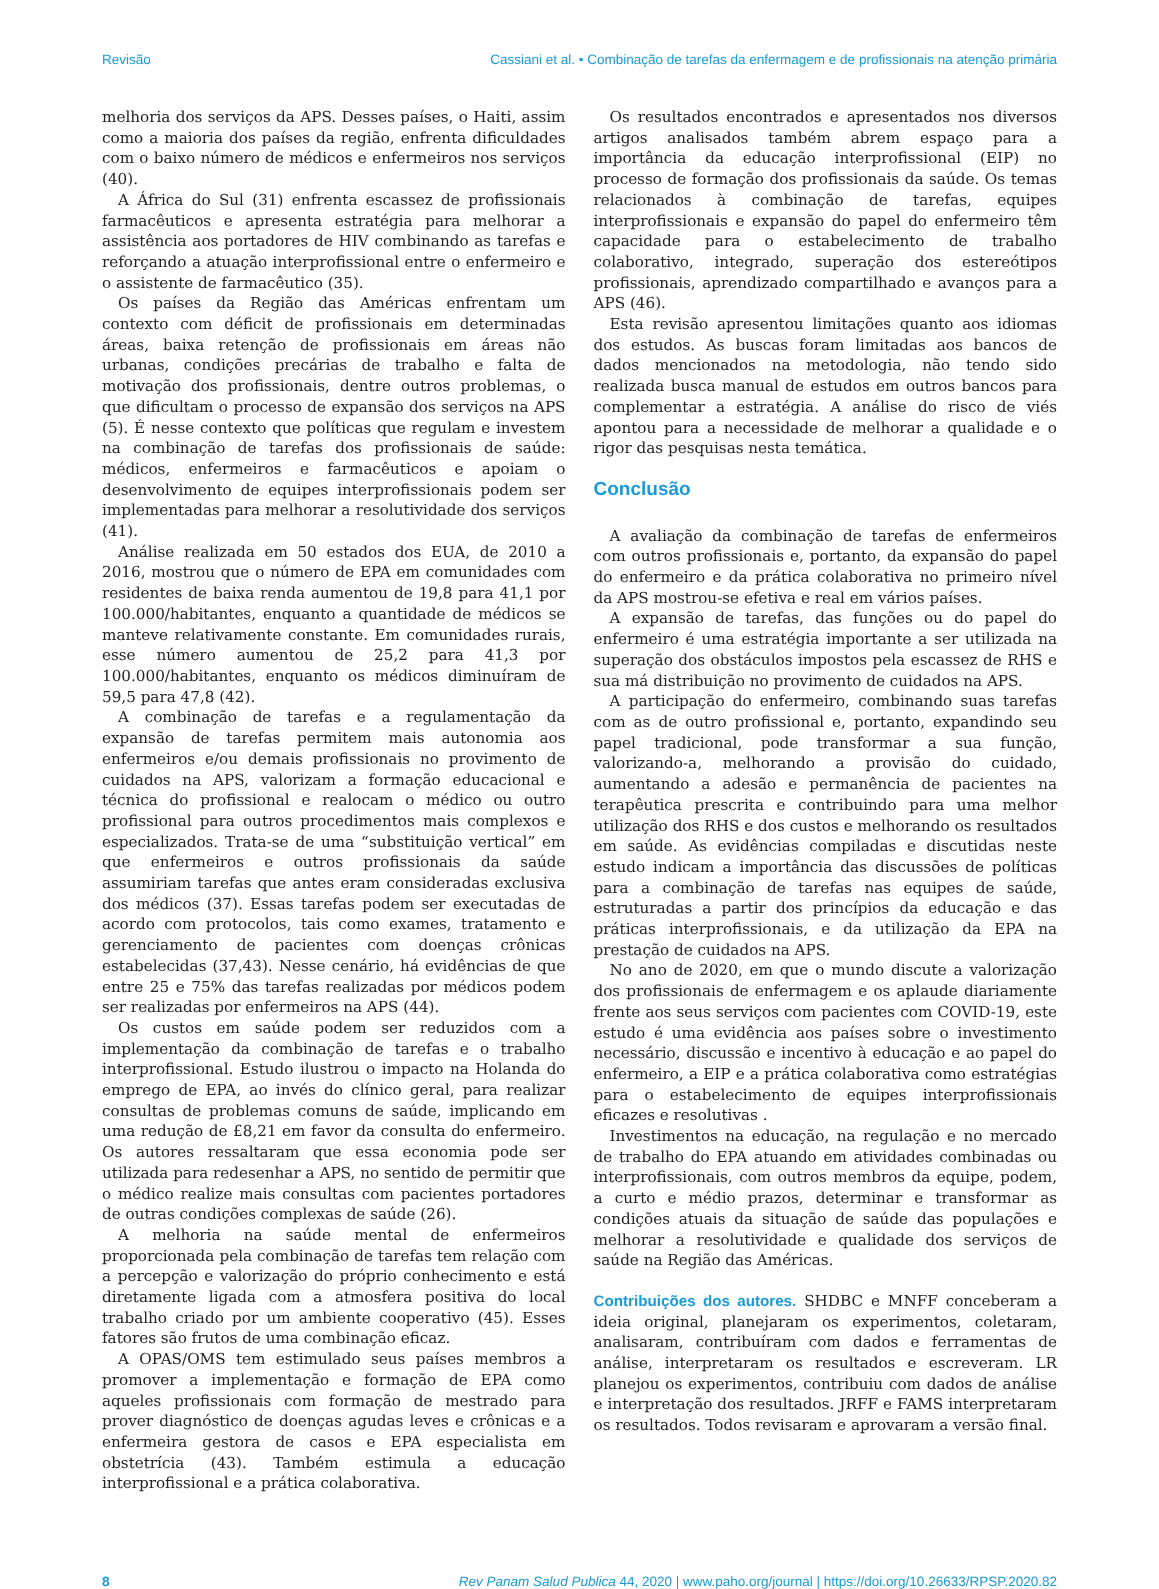Revisão Cassiani et al. • Combinação de tarefas da enfermagem e de profissionais na atenção primária
melhoria dos serviços da APS. Desses países, o Haiti, assim como a maioria dos países da região, enfrenta dificuldades com o baixo número de médicos e enfermeiros nos serviços (40).
A África do Sul (31) enfrenta escassez de profissionais farmacêuticos e apresenta estratégia para melhorar a assistência aos portadores de HIV combinando as tarefas e reforçando a atuação interprofissional entre o enfermeiro e o assistente de farmacêutico (35).
Os países da Região das Américas enfrentam um contexto com déficit de profissionais em determinadas áreas, baixa retenção de profissionais em áreas não urbanas, condições precárias de trabalho e falta de motivação dos profissionais, dentre outros problemas, o que dificultam o processo de expansão dos serviços na APS (5). É nesse contexto que políticas que regulam e investem na combinação de tarefas dos profissionais de saúde: médicos, enfermeiros e farmacêuticos e apoiam o desenvolvimento de equipes interprofissionais podem ser implementadas para melhorar a resolutividade dos serviços (41).
Análise realizada em 50 estados dos EUA, de 2010 a 2016, mostrou que o número de EPA em comunidades com residentes de baixa renda aumentou de 19,8 para 41,1 por 100.000/habitantes, enquanto a quantidade de médicos se manteve relativamente constante. Em comunidades rurais, esse número aumentou de 25,2 para 41,3 por 100.000/habitantes, enquanto os médicos diminuíram de 59,5 para 47,8 (42).
A combinação de tarefas e a regulamentação da expansão de tarefas permitem mais autonomia aos enfermeiros e/ou demais profissionais no provimento de cuidados na APS, valorizam a formação educacional e técnica do profissional e realocam o médico ou outro profissional para outros procedimentos mais complexos e especializados. Trata-se de uma “substituição vertical” em que enfermeiros e outros profissionais da saúde assumiriam tarefas que antes eram consideradas exclusiva dos médicos (37). Essas tarefas podem ser executadas de acordo com protocolos, tais como exames, tratamento e gerenciamento de pacientes com doenças crônicas estabelecidas (37,43). Nesse cenário, há evidências de que entre 25 e 75% das tarefas realizadas por médicos podem ser realizadas por enfermeiros na APS (44).
Os custos em saúde podem ser reduzidos com a implementação da combinação de tarefas e o trabalho interprofissional. Estudo ilustrou o impacto na Holanda do emprego de EPA, ao invés do clínico geral, para realizar consultas de problemas comuns de saúde, implicando em uma redução de £8,21 em favor da consulta do enfermeiro. Os autores ressaltaram que essa economia pode ser utilizada para redesenhar a APS, no sentido de permitir que o médico realize mais consultas com pacientes portadores de outras condições complexas de saúde (26).
A melhoria na saúde mental de enfermeiros proporcionada pela combinação de tarefas tem relação com a percepção e valorização do próprio conhecimento e está diretamente ligada com a atmosfera positiva do local trabalho criado por um ambiente cooperativo (45). Esses fatores são frutos de uma combinação eficaz.
A OPAS/OMS tem estimulado seus países membros a promover a implementação e formação de EPA como aqueles profissionais com formação de mestrado para prover diagnóstico de doenças agudas leves e crônicas e a enfermeira gestora de casos e EPA especialista em obstetrícia (43). Também estimula a educação interprofissional e a prática colaborativa.
Os resultados encontrados e apresentados nos diversos artigos analisados também abrem espaço para a importância da educação interprofissional (EIP) no processo de formação dos profissionais da saúde. Os temas relacionados à combinação de tarefas, equipes interprofissionais e expansão do papel do enfermeiro têm capacidade para o estabelecimento de trabalho colaborativo, integrado, superação dos estereótipos profissionais, aprendizado compartilhado e avanços para a APS (46).
Esta revisão apresentou limitações quanto aos idiomas dos estudos. As buscas foram limitadas aos bancos de dados mencionados na metodologia, não tendo sido realizada busca manual de estudos em outros bancos para complementar a estratégia. A análise do risco de viés apontou para a necessidade de melhorar a qualidade e o rigor das pesquisas nesta temática.
Conclusão
A avaliação da combinação de tarefas de enfermeiros com outros profissionais e, portanto, da expansão do papel do enfermeiro e da prática colaborativa no primeiro nível da APS mostrou-se efetiva e real em vários países.
A expansão de tarefas, das funções ou do papel do enfermeiro é uma estratégia importante a ser utilizada na superação dos obstáculos impostos pela escassez de RHS e sua má distribuição no provimento de cuidados na APS.
A participação do enfermeiro, combinando suas tarefas com as de outro profissional e, portanto, expandindo seu papel tradicional, pode transformar a sua função, valorizando-a, melhorando a provisão do cuidado, aumentando a adesão e permanência de pacientes na terapêutica prescrita e contribuindo para uma melhor utilização dos RHS e dos custos e melhorando os resultados em saúde. As evidências compiladas e discutidas neste estudo indicam a importância das discussões de políticas para a combinação de tarefas nas equipes de saúde, estruturadas a partir dos princípios da educação e das práticas interprofissionais, e da utilização da EPA na prestação de cuidados na APS.
No ano de 2020, em que o mundo discute a valorização dos profissionais de enfermagem e os aplaude diariamente frente aos seus serviços com pacientes com COVID-19, este estudo é uma evidência aos países sobre o investimento necessário, discussão e incentivo à educação e ao papel do enfermeiro, a EIP e a prática colaborativa como estratégias para o estabelecimento de equipes interprofissionais eficazes e resolutivas .
Investimentos na educação, na regulação e no mercado de trabalho do EPA atuando em atividades combinadas ou interprofissionais, com outros membros da equipe, podem, a curto e médio prazos, determinar e transformar as condições atuais da situação de saúde das populações e melhorar a resolutividade e qualidade dos serviços de saúde na Região das Américas.
Contribuições dos autores. SHDBC e MNFF conceberam a ideia original, planejaram os experimentos, coletaram, analisaram, contribuíram com dados e ferramentas de análise, interpretaram os resultados e escreveram. LR planejou os experimentos, contribuiu com dados de análise e interpretação dos resultados. JRFF e FAMS interpretaram os resultados. Todos revisaram e aprovaram a versão final.
8 Rev Panam Salud Publica 44, 2020 | www.paho.org/journal | https://doi.org/10.26633/RPSP.2020.82